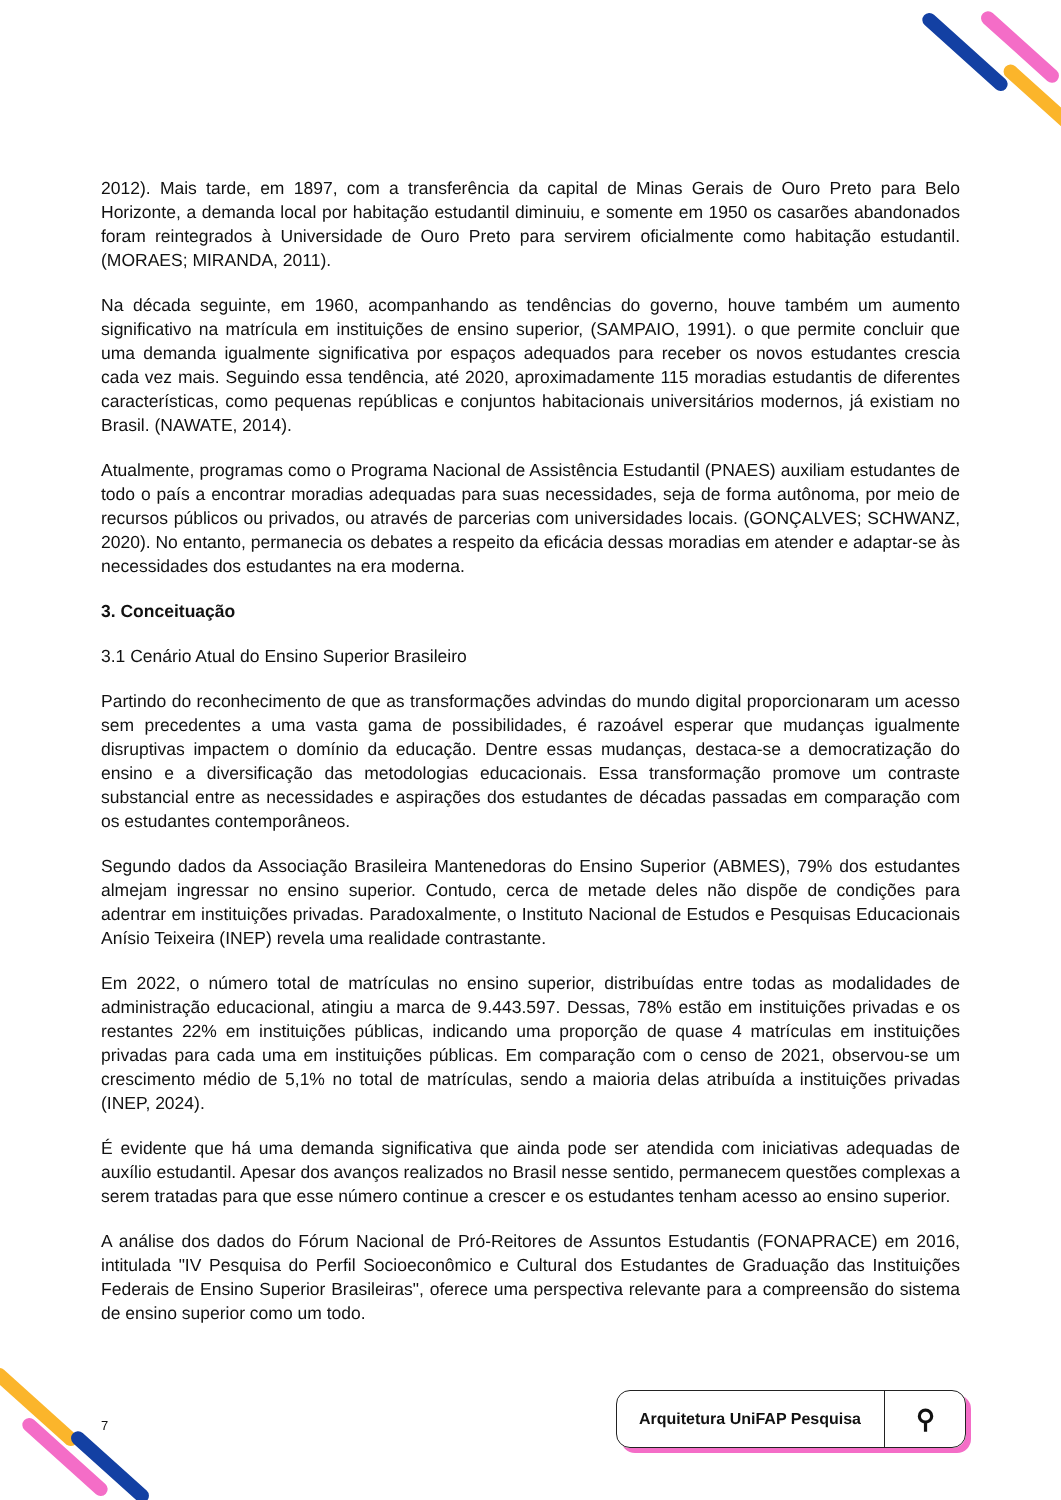2012). Mais tarde, em 1897, com a transferência da capital de Minas Gerais de Ouro Preto para Belo Horizonte, a demanda local por habitação estudantil diminuiu, e somente em 1950 os casarões abandonados foram reintegrados à Universidade de Ouro Preto para servirem oficialmente como habitação estudantil. (MORAES; MIRANDA, 2011).
Na década seguinte, em 1960, acompanhando as tendências do governo, houve também um aumento significativo na matrícula em instituições de ensino superior, (SAMPAIO, 1991). o que permite concluir que uma demanda igualmente significativa por espaços adequados para receber os novos estudantes crescia cada vez mais. Seguindo essa tendência, até 2020, aproximadamente 115 moradias estudantis de diferentes características, como pequenas repúblicas e conjuntos habitacionais universitários modernos, já existiam no Brasil. (NAWATE, 2014).
Atualmente, programas como o Programa Nacional de Assistência Estudantil (PNAES) auxiliam estudantes de todo o país a encontrar moradias adequadas para suas necessidades, seja de forma autônoma, por meio de recursos públicos ou privados, ou através de parcerias com universidades locais. (GONÇALVES; SCHWANZ, 2020). No entanto, permanecia os debates a respeito da eficácia dessas moradias em atender e adaptar-se às necessidades dos estudantes na era moderna.
3. Conceituação
3.1 Cenário Atual do Ensino Superior Brasileiro
Partindo do reconhecimento de que as transformações advindas do mundo digital proporcionaram um acesso sem precedentes a uma vasta gama de possibilidades, é razoável esperar que mudanças igualmente disruptivas impactem o domínio da educação. Dentre essas mudanças, destaca-se a democratização do ensino e a diversificação das metodologias educacionais. Essa transformação promove um contraste substancial entre as necessidades e aspirações dos estudantes de décadas passadas em comparação com os estudantes contemporâneos.
Segundo dados da Associação Brasileira Mantenedoras do Ensino Superior (ABMES), 79% dos estudantes almejam ingressar no ensino superior. Contudo, cerca de metade deles não dispõe de condições para adentrar em instituições privadas. Paradoxalmente, o Instituto Nacional de Estudos e Pesquisas Educacionais Anísio Teixeira (INEP) revela uma realidade contrastante.
Em 2022, o número total de matrículas no ensino superior, distribuídas entre todas as modalidades de administração educacional, atingiu a marca de 9.443.597. Dessas, 78% estão em instituições privadas e os restantes 22% em instituições públicas, indicando uma proporção de quase 4 matrículas em instituições privadas para cada uma em instituições públicas. Em comparação com o censo de 2021, observou-se um crescimento médio de 5,1% no total de matrículas, sendo a maioria delas atribuída a instituições privadas (INEP, 2024).
É evidente que há uma demanda significativa que ainda pode ser atendida com iniciativas adequadas de auxílio estudantil. Apesar dos avanços realizados no Brasil nesse sentido, permanecem questões complexas a serem tratadas para que esse número continue a crescer e os estudantes tenham acesso ao ensino superior.
A análise dos dados do Fórum Nacional de Pró-Reitores de Assuntos Estudantis (FONAPRACE) em 2016, intitulada "IV Pesquisa do Perfil Socioeconômico e Cultural dos Estudantes de Graduação das Instituições Federais de Ensino Superior Brasileiras", oferece uma perspectiva relevante para a compreensão do sistema de ensino superior como um todo.
7
Arquitetura UniFAP Pesquisa
⚲